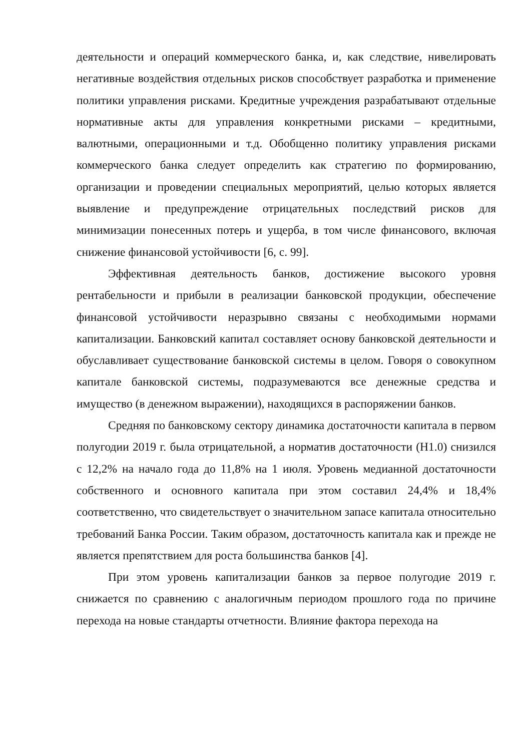деятельности и операций коммерческого банка, и, как следствие, нивелировать негативные воздействия отдельных рисков способствует разработка и применение политики управления рисками. Кредитные учреждения разрабатывают отдельные нормативные акты для управления конкретными рисками – кредитными, валютными, операционными и т.д. Обобщенно политику управления рисками коммерческого банка следует определить как стратегию по формированию, организации и проведении специальных мероприятий, целью которых является выявление и предупреждение отрицательных последствий рисков для минимизации понесенных потерь и ущерба, в том числе финансового, включая снижение финансовой устойчивости [6, с. 99].
Эффективная деятельность банков, достижение высокого уровня рентабельности и прибыли в реализации банковской продукции, обеспечение финансовой устойчивости неразрывно связаны с необходимыми нормами капитализации. Банковский капитал составляет основу банковской деятельности и обуславливает существование банковской системы в целом. Говоря о совокупном капитале банковской системы, подразумеваются все денежные средства и имущество (в денежном выражении), находящихся в распоряжении банков.
Средняя по банковскому сектору динамика достаточности капитала в первом полугодии 2019 г. была отрицательной, а норматив достаточности (Н1.0) снизился с 12,2% на начало года до 11,8% на 1 июля. Уровень медианной достаточности собственного и основного капитала при этом составил 24,4% и 18,4% соответственно, что свидетельствует о значительном запасе капитала относительно требований Банка России. Таким образом, достаточность капитала как и прежде не является препятствием для роста большинства банков [4].
При этом уровень капитализации банков за первое полугодие 2019 г. снижается по сравнению с аналогичным периодом прошлого года по причине перехода на новые стандарты отчетности. Влияние фактора перехода на